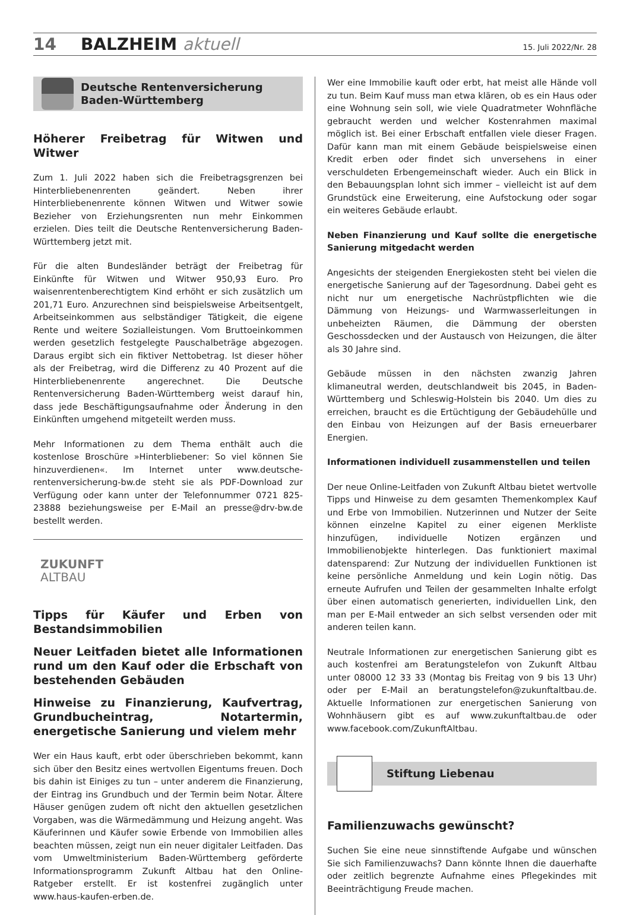14 BALZHEIM aktuell 15. Juli 2022/Nr. 28
Deutsche Rentenversicherung
Baden-Württemberg
Höherer Freibetrag für Witwen und Witwer
Zum 1. Juli 2022 haben sich die Freibetragsgrenzen bei Hinterbliebenenrenten geändert. Neben ihrer Hinterbliebenenrente können Witwen und Witwer sowie Bezieher von Erziehungsrenten nun mehr Einkommen erzielen. Dies teilt die Deutsche Rentenversicherung Baden-Württemberg jetzt mit.
Für die alten Bundesländer beträgt der Freibetrag für Einkünfte für Witwen und Witwer 950,93 Euro. Pro waisenrentenberechtigtem Kind erhöht er sich zusätzlich um 201,71 Euro. Anzurechnen sind beispielsweise Arbeitsentgelt, Arbeitseinkommen aus selbständiger Tätigkeit, die eigene Rente und weitere Sozialleistungen. Vom Bruttoeinkommen werden gesetzlich festgelegte Pauschalbeträge abgezogen. Daraus ergibt sich ein fiktiver Nettobetrag. Ist dieser höher als der Freibetrag, wird die Differenz zu 40 Prozent auf die Hinterbliebenenrente angerechnet. Die Deutsche Rentenversicherung Baden-Württemberg weist darauf hin, dass jede Beschäftigungsaufnahme oder Änderung in den Einkünften umgehend mitgeteilt werden muss.
Mehr Informationen zu dem Thema enthält auch die kostenlose Broschüre »Hinterbliebener: So viel können Sie hinzuverdienen«. Im Internet unter www.deutsche-rentenversicherung-bw.de steht sie als PDF-Download zur Verfügung oder kann unter der Telefonnummer 0721 825-23888 beziehungsweise per E-Mail an presse@drv-bw.de bestellt werden.
ZUKUNFT
ALTBAU
Tipps für Käufer und Erben von Bestandsimmobilien
Neuer Leitfaden bietet alle Informationen rund um den Kauf oder die Erbschaft von bestehenden Gebäuden
Hinweise zu Finanzierung, Kaufvertrag, Grundbucheintrag, Notartermin, energetische Sanierung und vielem mehr
Wer ein Haus kauft, erbt oder überschrieben bekommt, kann sich über den Besitz eines wertvollen Eigentums freuen. Doch bis dahin ist Einiges zu tun – unter anderem die Finanzierung, der Eintrag ins Grundbuch und der Termin beim Notar. Ältere Häuser genügen zudem oft nicht den aktuellen gesetzlichen Vorgaben, was die Wärmedämmung und Heizung angeht. Was Käuferinnen und Käufer sowie Erbende von Immobilien alles beachten müssen, zeigt nun ein neuer digitaler Leitfaden. Das vom Umweltministerium Baden-Württemberg geförderte Informationsprogramm Zukunft Altbau hat den Online-Ratgeber erstellt. Er ist kostenfrei zugänglich unter www.haus-kaufen-erben.de.
Wer eine Immobilie kauft oder erbt, hat meist alle Hände voll zu tun. Beim Kauf muss man etwa klären, ob es ein Haus oder eine Wohnung sein soll, wie viele Quadratmeter Wohnfläche gebraucht werden und welcher Kostenrahmen maximal möglich ist. Bei einer Erbschaft entfallen viele dieser Fragen. Dafür kann man mit einem Gebäude beispielsweise einen Kredit erben oder findet sich unversehens in einer verschuldeten Erbengemeinschaft wieder. Auch ein Blick in den Bebauungsplan lohnt sich immer – vielleicht ist auf dem Grundstück eine Erweiterung, eine Aufstockung oder sogar ein weiteres Gebäude erlaubt.
Neben Finanzierung und Kauf sollte die energetische Sanierung mitgedacht werden
Angesichts der steigenden Energiekosten steht bei vielen die energetische Sanierung auf der Tagesordnung. Dabei geht es nicht nur um energetische Nachrüstpflichten wie die Dämmung von Heizungs- und Warmwasserleitungen in unbeheizten Räumen, die Dämmung der obersten Geschossdecken und der Austausch von Heizungen, die älter als 30 Jahre sind.
Gebäude müssen in den nächsten zwanzig Jahren klimaneutral werden, deutschlandweit bis 2045, in Baden-Württemberg und Schleswig-Holstein bis 2040. Um dies zu erreichen, braucht es die Ertüchtigung der Gebäudehülle und den Einbau von Heizungen auf der Basis erneuerbarer Energien.
Informationen individuell zusammenstellen und teilen
Der neue Online-Leitfaden von Zukunft Altbau bietet wertvolle Tipps und Hinweise zu dem gesamten Themenkomplex Kauf und Erbe von Immobilien. Nutzerinnen und Nutzer der Seite können einzelne Kapitel zu einer eigenen Merkliste hinzufügen, individuelle Notizen ergänzen und Immobilienobjekte hinterlegen. Das funktioniert maximal datensparend: Zur Nutzung der individuellen Funktionen ist keine persönliche Anmeldung und kein Login nötig. Das erneute Aufrufen und Teilen der gesammelten Inhalte erfolgt über einen automatisch generierten, individuellen Link, den man per E-Mail entweder an sich selbst versenden oder mit anderen teilen kann.
Neutrale Informationen zur energetischen Sanierung gibt es auch kostenfrei am Beratungstelefon von Zukunft Altbau unter 08000 12 33 33 (Montag bis Freitag von 9 bis 13 Uhr) oder per E-Mail an beratungstelefon@zukunftaltbau.de. Aktuelle Informationen zur energetischen Sanierung von Wohnhäusern gibt es auf www.zukunftaltbau.de oder www.facebook.com/ZukunftAltbau.
Stiftung Liebenau
Familienzuwachs gewünscht?
Suchen Sie eine neue sinnstiftende Aufgabe und wünschen Sie sich Familienzuwachs? Dann könnte Ihnen die dauerhafte oder zeitlich begrenzte Aufnahme eines Pflegekindes mit Beeinträchtigung Freude machen.